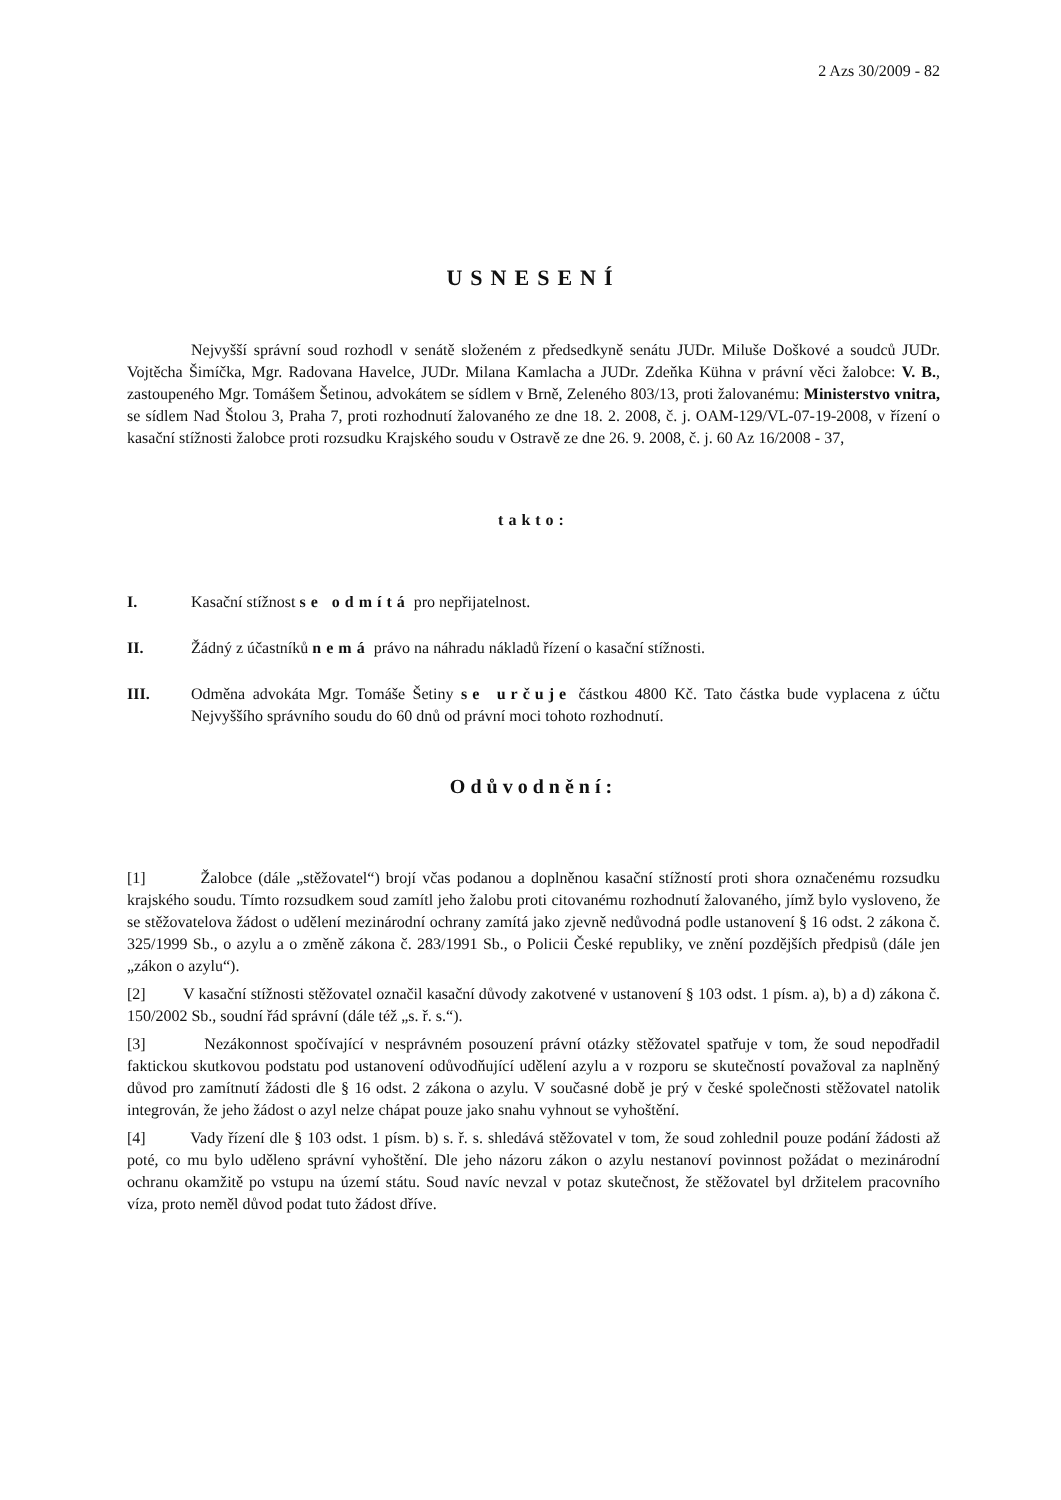2 Azs 30/2009 - 82
USNESENÍ
Nejvyšší správní soud rozhodl v senátě složeném z předsedkyně senátu JUDr. Miluše Doškové a soudců JUDr. Vojtěcha Šimíčka, Mgr. Radovana Havelce, JUDr. Milana Kamlacha a JUDr. Zdeňka Kühna v právní věci žalobce: V. B., zastoupeného Mgr. Tomášem Šetinou, advokátem se sídlem v Brně, Zeleného 803/13, proti žalovanému: Ministerstvo vnitra, se sídlem Nad Štolou 3, Praha 7, proti rozhodnutí žalovaného ze dne 18. 2. 2008, č. j. OAM-129/VL-07-19-2008, v řízení o kasační stížnosti žalobce proti rozsudku Krajského soudu v Ostravě ze dne 26. 9. 2008, č. j. 60 Az 16/2008 - 37,
takto:
I. Kasační stížnost se odmítá pro nepřijatelnost.
II. Žádný z účastníků nemá právo na náhradu nákladů řízení o kasační stížnosti.
III. Odměna advokáta Mgr. Tomáše Šetiny se určuje částkou 4800 Kč. Tato částka bude vyplacena z účtu Nejvyššího správního soudu do 60 dnů od právní moci tohoto rozhodnutí.
Odůvodnění:
[1] Žalobce (dále „stěžovatel“) brojí včas podanou a doplněnou kasační stížností proti shora označenému rozsudku krajského soudu. Tímto rozsudkem soud zamítl jeho žalobu proti citovanému rozhodnutí žalovaného, jímž bylo vysloveno, že se stěžovatelova žádost o udělení mezinárodní ochrany zamítá jako zjevně nedůvodná podle ustanovení § 16 odst. 2 zákona č. 325/1999 Sb., o azylu a o změně zákona č. 283/1991 Sb., o Policii České republiky, ve znění pozdějších předpisů (dále jen „zákon o azylu“).
[2] V kasační stížnosti stěžovatel označil kasační důvody zakotvené v ustanovení § 103 odst. 1 písm. a), b) a d) zákona č. 150/2002 Sb., soudní řád správní (dále též „s. ř. s.“).
[3] Nezákonnost spočívající v nesprávném posouzení právní otázky stěžovatel spatřuje v tom, že soud nepodřadil faktickou skutkovou podstatu pod ustanovení odůvodňující udělení azylu a v rozporu se skutečností považoval za naplněný důvod pro zamítnutí žádosti dle § 16 odst. 2 zákona o azylu. V současné době je prý v české společnosti stěžovatel natolik integrován, že jeho žádost o azyl nelze chápat pouze jako snahu vyhnout se vyhoštění.
[4] Vady řízení dle § 103 odst. 1 písm. b) s. ř. s. shledává stěžovatel v tom, že soud zohlednil pouze podání žádosti až poté, co mu bylo uděleno správní vyhoštění. Dle jeho názoru zákon o azylu nestanoví povinnost požádat o mezinárodní ochranu okamžitě po vstupu na území státu. Soud navíc nevzal v potaz skutečnost, že stěžovatel byl držitelem pracovního víza, proto neměl důvod podat tuto žádost dříve.